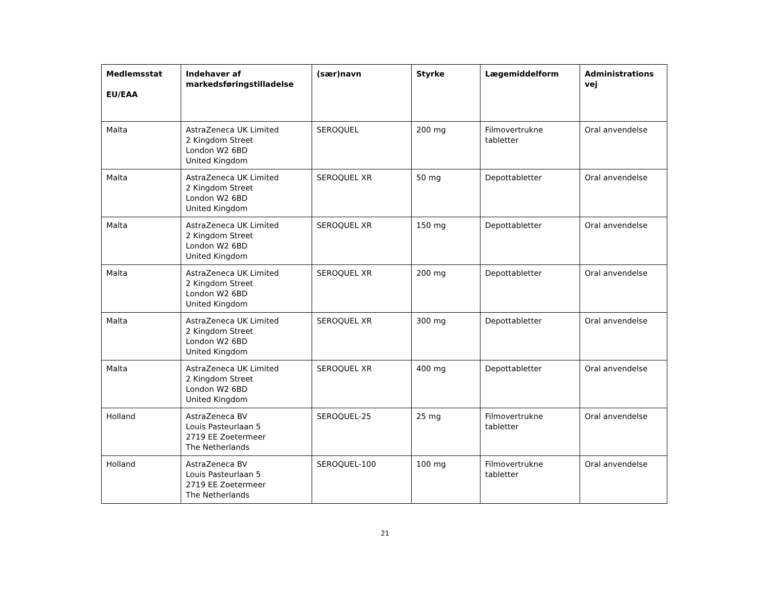| Medlemsstat EU/EAA | Indehaver af markedsføringstilladelse | (sær)navn | Styrke | Lægemiddelform | Administrations vej |
| --- | --- | --- | --- | --- | --- |
| Malta | AstraZeneca UK Limited 2 Kingdom Street London W2 6BD United Kingdom | SEROQUEL | 200 mg | Filmovertrukne tabletter | Oral anvendelse |
| Malta | AstraZeneca UK Limited 2 Kingdom Street London W2 6BD United Kingdom | SEROQUEL XR | 50 mg | Depottabletter | Oral anvendelse |
| Malta | AstraZeneca UK Limited 2 Kingdom Street London W2 6BD United Kingdom | SEROQUEL XR | 150 mg | Depottabletter | Oral anvendelse |
| Malta | AstraZeneca UK Limited 2 Kingdom Street London W2 6BD United Kingdom | SEROQUEL XR | 200 mg | Depottabletter | Oral anvendelse |
| Malta | AstraZeneca UK Limited 2 Kingdom Street London W2 6BD United Kingdom | SEROQUEL XR | 300 mg | Depottabletter | Oral anvendelse |
| Malta | AstraZeneca UK Limited 2 Kingdom Street London W2 6BD United Kingdom | SEROQUEL XR | 400 mg | Depottabletter | Oral anvendelse |
| Holland | AstraZeneca BV Louis Pasteurlaan 5 2719 EE Zoetermeer The Netherlands | SEROQUEL-25 | 25 mg | Filmovertrukne tabletter | Oral anvendelse |
| Holland | AstraZeneca BV Louis Pasteurlaan 5 2719 EE Zoetermeer The Netherlands | SEROQUEL-100 | 100 mg | Filmovertrukne tabletter | Oral anvendelse |
21